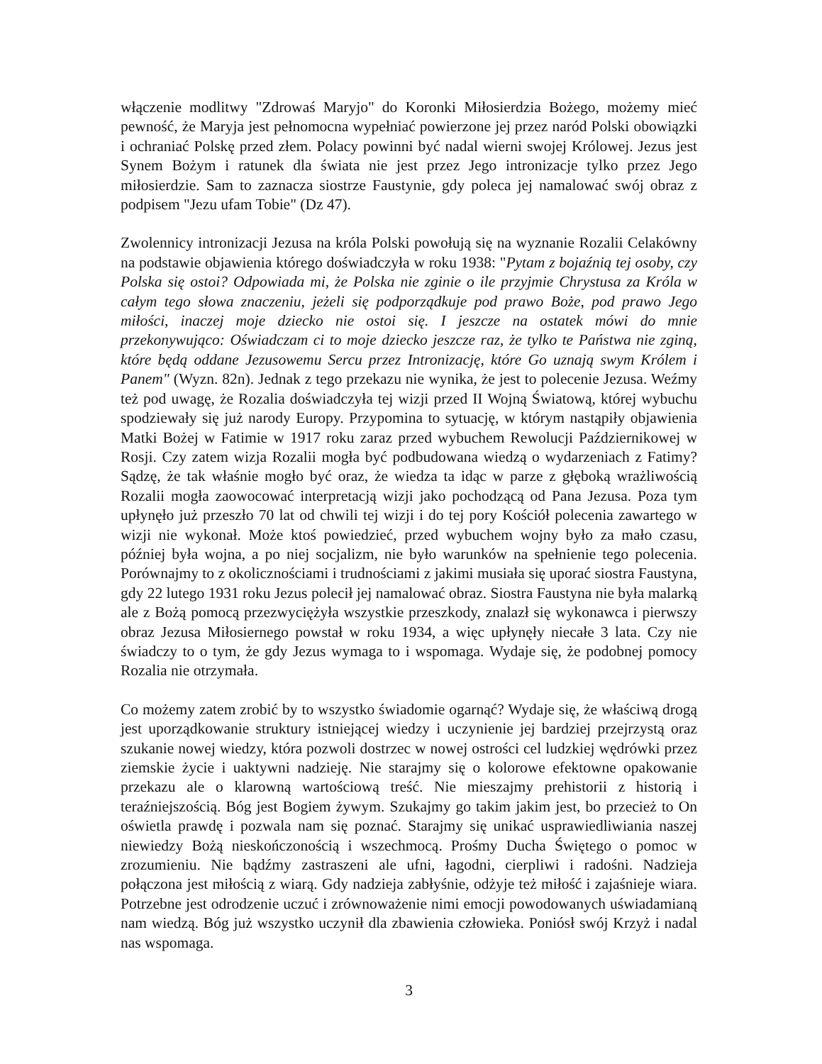włączenie modlitwy "Zdrowaś Maryjo" do Koronki Miłosierdzia Bożego, możemy mieć pewność, że Maryja jest pełnomocna wypełniać powierzone jej przez naród Polski obowiązki i ochraniać Polskę przed złem. Polacy powinni być nadal wierni swojej Królowej. Jezus jest Synem Bożym i ratunek dla świata nie jest przez Jego intronizacje tylko przez Jego miłosierdzie. Sam to zaznacza siostrze Faustynie, gdy poleca jej namalować swój obraz z podpisem "Jezu ufam Tobie" (Dz 47).
Zwolennicy intronizacji Jezusa na króla Polski powołują się na wyznanie Rozalii Celakówny na podstawie objawienia którego doświadczyła w roku 1938: "Pytam z bojaźnią tej osoby, czy Polska się ostoi? Odpowiada mi, że Polska nie zginie o ile przyjmie Chrystusa za Króla w całym tego słowa znaczeniu, jeżeli się podporządkuje pod prawo Boże, pod prawo Jego miłości, inaczej moje dziecko nie ostoi się. I jeszcze na ostatek mówi do mnie przekonywująco: Oświadczam ci to moje dziecko jeszcze raz, że tylko te Państwa nie zginą, które będą oddane Jezusowemu Sercu przez Intronizację, które Go uznają swym Królem i Panem" (Wyzn. 82n). Jednak z tego przekazu nie wynika, że jest to polecenie Jezusa. Weźmy też pod uwagę, że Rozalia doświadczyła tej wizji przed II Wojną Światową, której wybuchu spodziewały się już narody Europy. Przypomina to sytuację, w którym nastąpiły objawienia Matki Bożej w Fatimie w 1917 roku zaraz przed wybuchem Rewolucji Październikowej w Rosji. Czy zatem wizja Rozalii mogła być podbudowana wiedzą o wydarzeniach z Fatimy? Sądzę, że tak właśnie mogło być oraz, że wiedza ta idąc w parze z głęboką wrażliwością Rozalii mogła zaowocować interpretacją wizji jako pochodzącą od Pana Jezusa. Poza tym upłynęło już przeszło 70 lat od chwili tej wizji i do tej pory Kościół polecenia zawartego w wizji nie wykonał. Może ktoś powiedzieć, przed wybuchem wojny było za mało czasu, później była wojna, a po niej socjalizm, nie było warunków na spełnienie tego polecenia. Porównajmy to z okolicznościami i trudnościami z jakimi musiała się uporać siostra Faustyna, gdy 22 lutego 1931 roku Jezus polecił jej namalować obraz. Siostra Faustyna nie była malarką ale z Bożą pomocą przezwyciężyła wszystkie przeszkody, znalazł się wykonawca i pierwszy obraz Jezusa Miłosiernego powstał w roku 1934, a więc upłynęły niecałe 3 lata. Czy nie świadczy to o tym, że gdy Jezus wymaga to i wspomaga. Wydaje się, że podobnej pomocy Rozalia nie otrzymała.
Co możemy zatem zrobić by to wszystko świadomie ogarnąć? Wydaje się, że właściwą drogą jest uporządkowanie struktury istniejącej wiedzy i uczynienie jej bardziej przejrzystą oraz szukanie nowej wiedzy, która pozwoli dostrzec w nowej ostrości cel ludzkiej wędrówki przez ziemskie życie i uaktywni nadzieję. Nie starajmy się o kolorowe efektowne opakowanie przekazu ale o klarowną wartościową treść. Nie mieszajmy prehistorii z historią i teraźniejszością. Bóg jest Bogiem żywym. Szukajmy go takim jakim jest, bo przecież to On oświetla prawdę i pozwala nam się poznać. Starajmy się unikać usprawiedliwiania naszej niewiedzy Bożą nieskończonością i wszechmocą. Prośmy Ducha Świętego o pomoc w zrozumieniu. Nie bądźmy zastraszeni ale ufni, łagodni, cierpliwi i radośni. Nadzieja połączona jest miłością z wiarą. Gdy nadzieja zabłyśnie, odżyje też miłość i zajaśnieje wiara. Potrzebne jest odrodzenie uczuć i zrównoważenie nimi emocji powodowanych uświadamianą nam wiedzą. Bóg już wszystko uczynił dla zbawienia człowieka. Poniósł swój Krzyż i nadal nas wspomaga.
3